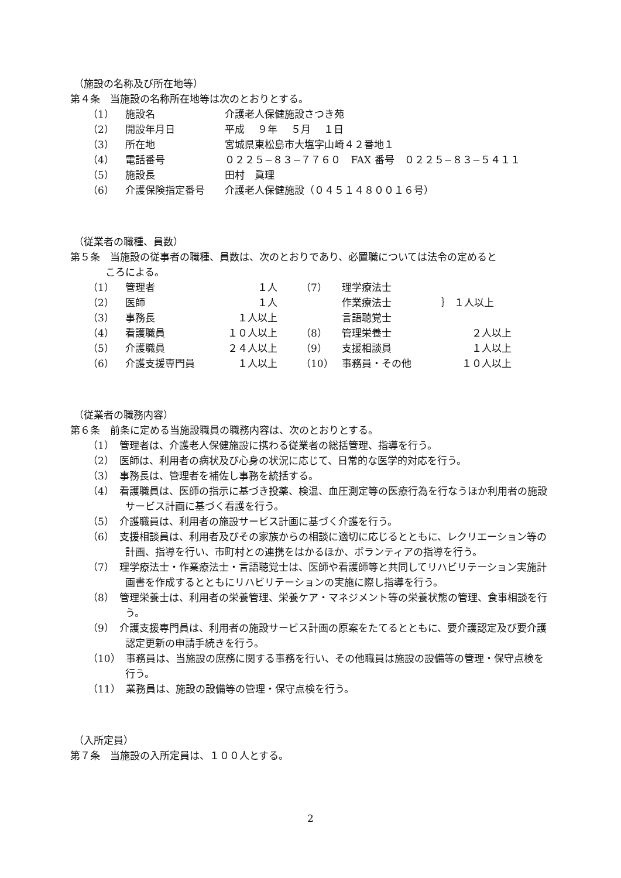（施設の名称及び所在地等）
第４条　当施設の名称所在地等は次のとおりとする。
| （1） | 施設名 | 介護老人保健施設さつき苑 |
| （2） | 開設年月日 | 平成 ９年 ５月 １日 |
| （3） | 所在地 | 宮城県東松島市大塩字山崎４２番地１ |
| （4） | 電話番号 | ０２２５−８３−７７６０ FAX 番号 ０２２５−８３−５４１１ |
| （5） | 施設長 | 田村 眞理 |
| （6） | 介護保険指定番号 | 介護老人保健施設（０４５１４８００１６号） |
（従業者の職種、員数）
第５条　当施設の従事者の職種、員数は、次のとおりであり、必置職については法令の定めると
ころによる。
| （1） | 管理者 | １人 | （7） | 理学療法士 | ｝ １人以上 |
| （2） | 医師 | １人 | | 作業療法士 | |
| （3） | 事務長 | １人以上 | | 言語聴覚士 | |
| （4） | 看護職員 | １０人以上 | （8） | 管理栄養士 | ２人以上 |
| （5） | 介護職員 | ２４人以上 | （9） | 支援相談員 | １人以上 |
| （6） | 介護支援専門員 | １人以上 | （10） | 事務員・その他 | １０人以上 |
（従業者の職務内容）
第６条　前条に定める当施設職員の職務内容は、次のとおりとする。
（1）　管理者は、介護老人保健施設に携わる従業者の総括管理、指導を行う。
（2）　医師は、利用者の病状及び心身の状況に応じて、日常的な医学的対応を行う。
（3）　事務長は、管理者を補佐し事務を統括する。
（4）　看護職員は、医師の指示に基づき投薬、検温、血圧測定等の医療行為を行なうほか利用者の施設サービス計画に基づく看護を行う。
（5）　介護職員は、利用者の施設サービス計画に基づく介護を行う。
（6）　支援相談員は、利用者及びその家族からの相談に適切に応じるとともに、レクリエーション等の計画、指導を行い、市町村との連携をはかるほか、ボランティアの指導を行う。
（7）　理学療法士・作業療法士・言語聴覚士は、医師や看護師等と共同してリハビリテーション実施計画書を作成するとともにリハビリテーションの実施に際し指導を行う。
（8）　管理栄養士は、利用者の栄養管理、栄養ケア・マネジメント等の栄養状態の管理、食事相談を行う。
（9）　介護支援専門員は、利用者の施設サービス計画の原案をたてるとともに、要介護認定及び要介護認定更新の申請手続きを行う。
（10）　事務員は、当施設の庶務に関する事務を行い、その他職員は施設の設備等の管理・保守点検を行う。
（11）　業務員は、施設の設備等の管理・保守点検を行う。
（入所定員）
第７条　当施設の入所定員は、１００人とする。
2